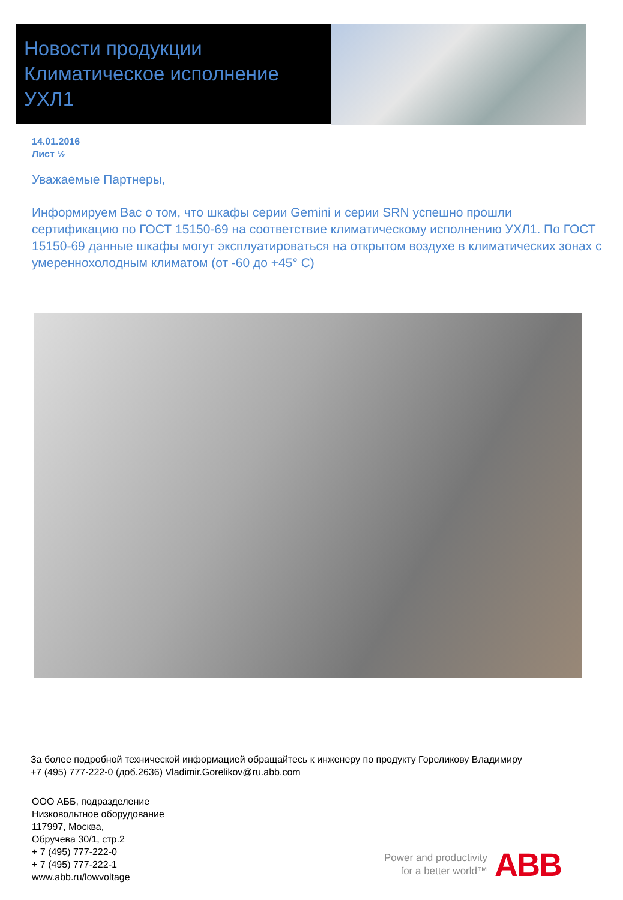Новости продукции
Климатическое исполнение УХЛ1
14.01.2016
Лист ½
Уважаемые Партнеры,
Информируем Вас о том, что шкафы серии Gemini и серии SRN успешно прошли сертификацию по ГОСТ 15150-69 на соответствие климатическому исполнению УХЛ1. По ГОСТ 15150-69 данные шкафы могут эксплуатироваться на открытом воздухе в климатических зонах с умеренно­холодным климатом (от -60 до +45° С)
За более подробной технической информацией обращайтесь к инженеру по продукту Гореликову Владимиру
+7 (495) 777-222-0 (доб.2636) Vladimir.Gorelikov@ru.abb.com
ООО АББ, подразделение
Низковольтное оборудование
117997, Москва,
Обручева 30/1, стр.2
+ 7 (495) 777-222-0
+ 7 (495) 777-222-1
www.abb.ru/lowvoltage
Power and productivity
for a better world™
ABB